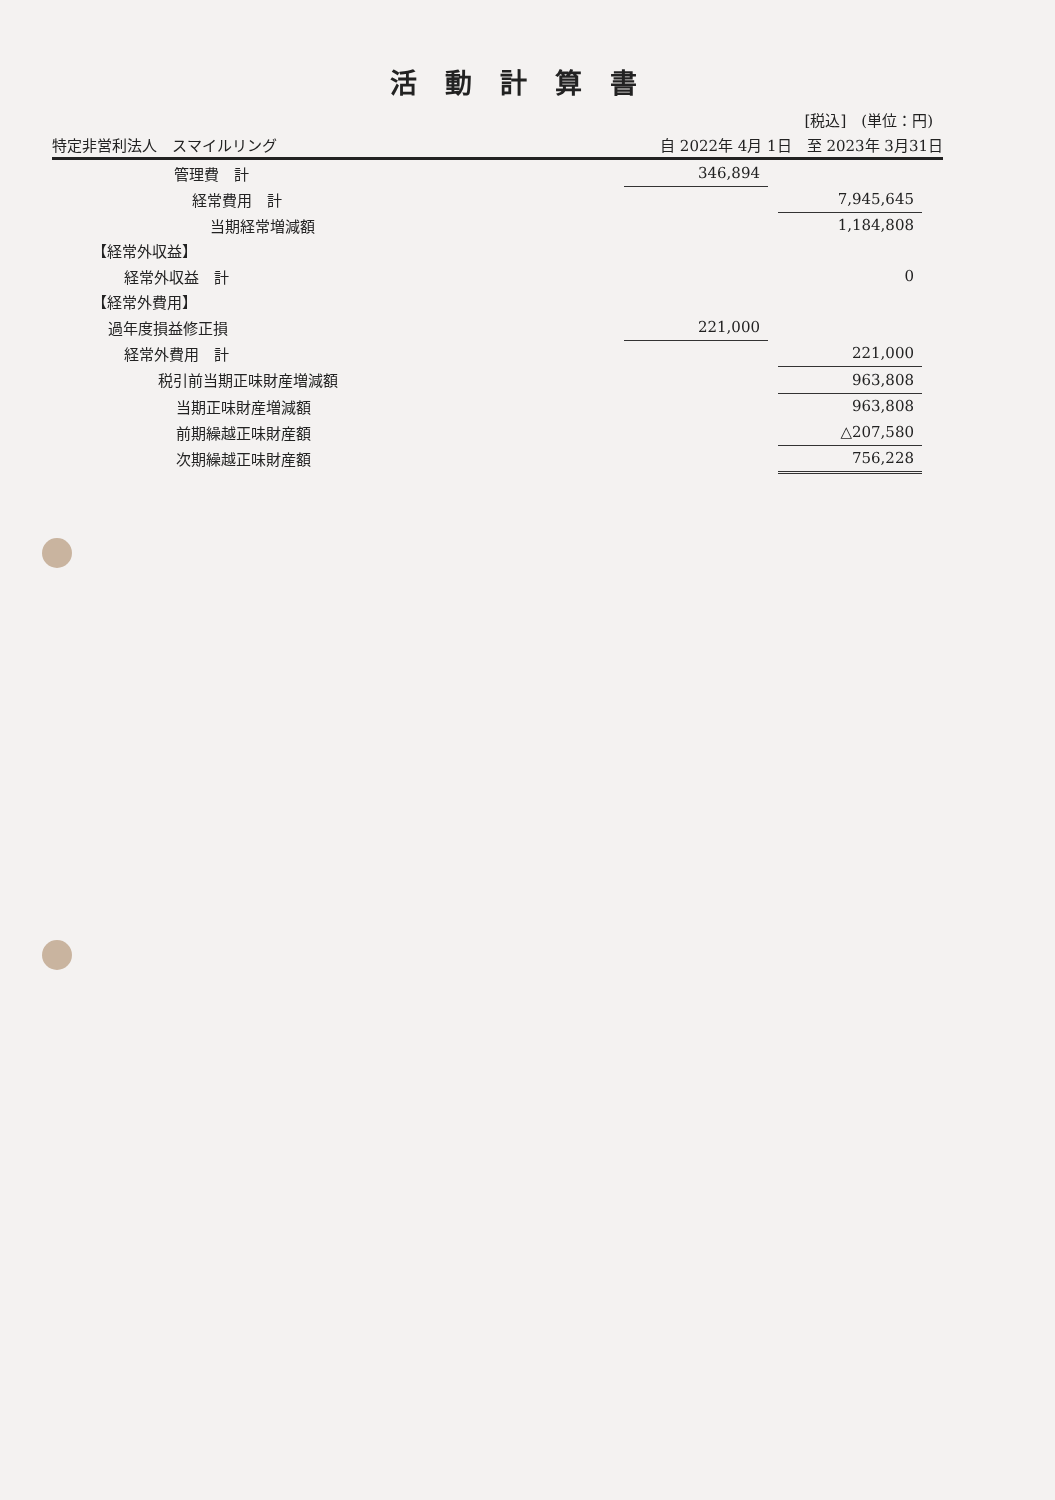活動計算書
[税込]　(単位：円)
特定非営利法人　スマイルリング 自 2022年 4月 1日　至 2023年 3月31日
| 管理費 計 | 346,894 | | |
| 経常費用 計 | | | 7,945,645 |
| 当期経常増減額 | | | 1,184,808 |
| 【経常外収益】 | | | |
| 経常外収益 計 | | | 0 |
| 【経常外費用】 | | | |
| 過年度損益修正損 | 221,000 | | |
| 経常外費用 計 | | | 221,000 |
| 税引前当期正味財産増減額 | | | 963,808 |
| 当期正味財産増減額 | | | 963,808 |
| 前期繰越正味財産額 | | | △207,580 |
| 次期繰越正味財産額 | | | 756,228 |